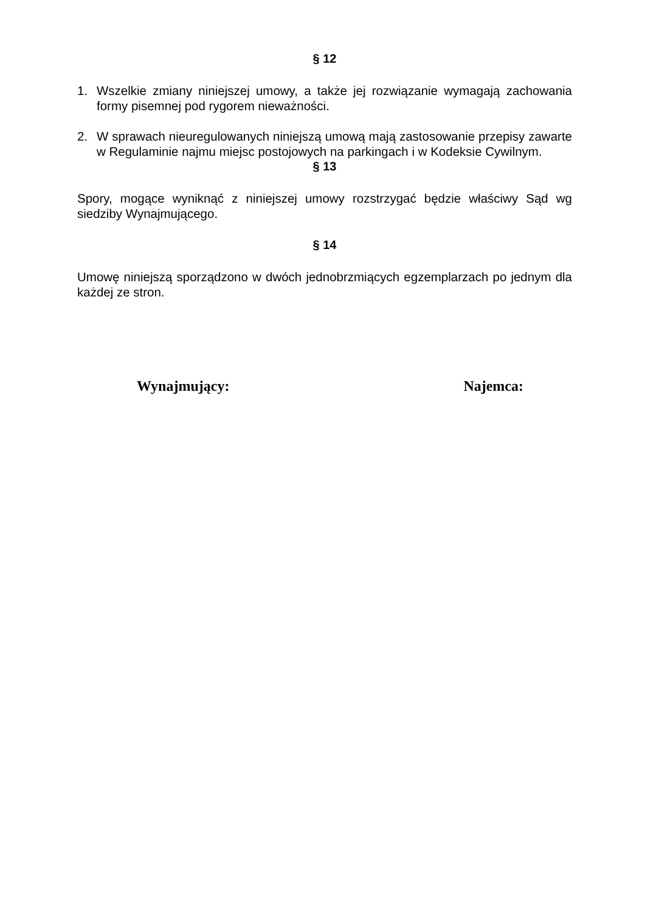§ 12
1. Wszelkie zmiany niniejszej umowy, a także jej rozwiązanie wymagają zachowania formy pisemnej pod rygorem nieważności.
2. W sprawach nieuregulowanych niniejszą umową mają zastosowanie przepisy zawarte w Regulaminie najmu miejsc postojowych na parkingach i w Kodeksie Cywilnym.
§ 13
Spory, mogące wyniknąć z niniejszej umowy rozstrzygać będzie właściwy Sąd wg siedziby Wynajmującego.
§ 14
Umowę niniejszą sporządzono w dwóch jednobrzmiących egzemplarzach po jednym dla każdej ze stron.
Wynajmujący: Najemca: